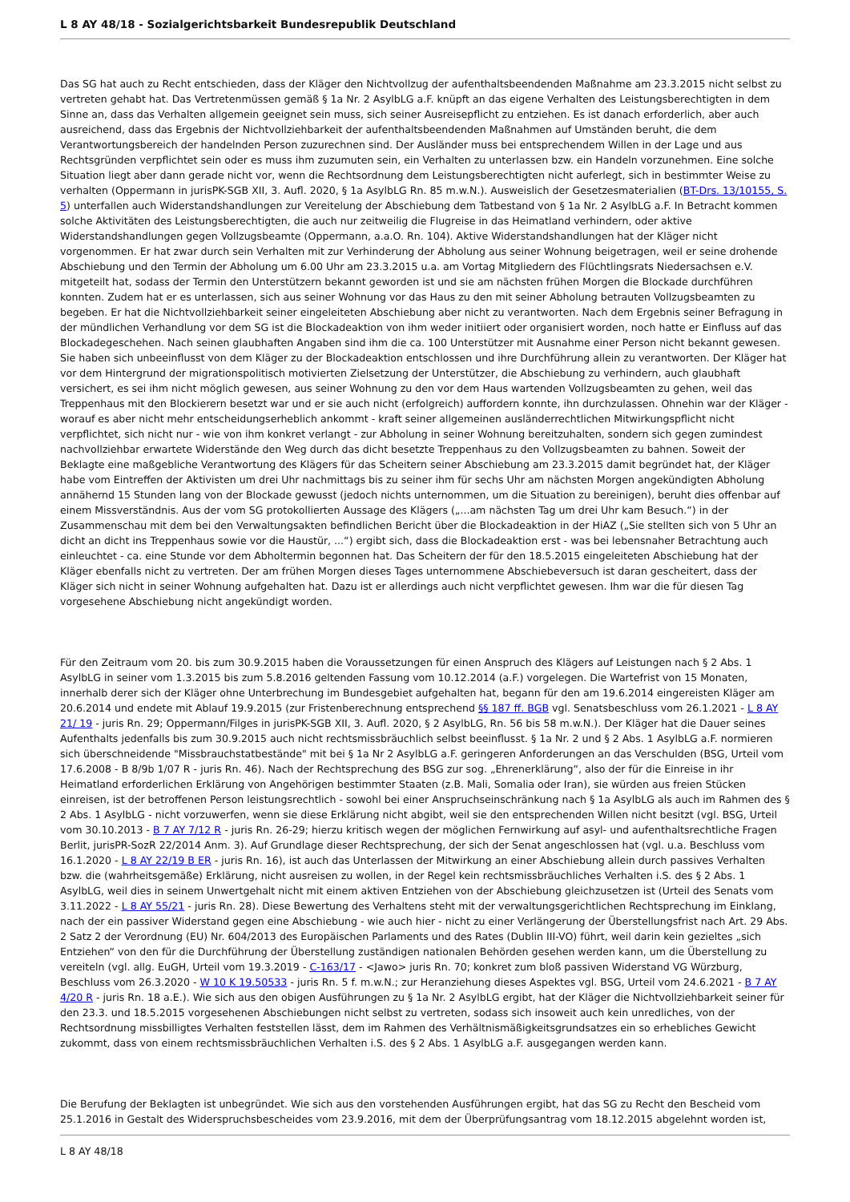L 8 AY 48/18 - Sozialgerichtsbarkeit Bundesrepublik Deutschland
Das SG hat auch zu Recht entschieden, dass der Kläger den Nichtvollzug der aufenthaltsbeendenden Maßnahme am 23.3.2015 nicht selbst zu vertreten gehabt hat. Das Vertretenmüssen gemäß § 1a Nr. 2 AsylbLG a.F. knüpft an das eigene Verhalten des Leistungsberechtigten in dem Sinne an, dass das Verhalten allgemein geeignet sein muss, sich seiner Ausreisepflicht zu entziehen. Es ist danach erforderlich, aber auch ausreichend, dass das Ergebnis der Nichtvollziehbarkeit der aufenthaltsbeendenden Maßnahmen auf Umständen beruht, die dem Verantwortungsbereich der handelnden Person zuzurechnen sind. Der Ausländer muss bei entsprechendem Willen in der Lage und aus Rechtsgründen verpflichtet sein oder es muss ihm zuzumuten sein, ein Verhalten zu unterlassen bzw. ein Handeln vorzunehmen. Eine solche Situation liegt aber dann gerade nicht vor, wenn die Rechtsordnung dem Leistungsberechtigten nicht auferlegt, sich in bestimmter Weise zu verhalten (Oppermann in jurisPK-SGB XII, 3. Aufl. 2020, § 1a AsylbLG Rn. 85 m.w.N.). Ausweislich der Gesetzesmaterialien (BT-Drs. 13/10155, S. 5) unterfallen auch Widerstandshandlungen zur Vereitelung der Abschiebung dem Tatbestand von § 1a Nr. 2 AsylbLG a.F. In Betracht kommen solche Aktivitäten des Leistungsberechtigten, die auch nur zeitweilig die Flugreise in das Heimatland verhindern, oder aktive Widerstandshandlungen gegen Vollzugsbeamte (Oppermann, a.a.O. Rn. 104). Aktive Widerstandshandlungen hat der Kläger nicht vorgenommen. Er hat zwar durch sein Verhalten mit zur Verhinderung der Abholung aus seiner Wohnung beigetragen, weil er seine drohende Abschiebung und den Termin der Abholung um 6.00 Uhr am 23.3.2015 u.a. am Vortag Mitgliedern des Flüchtlingsrats Niedersachsen e.V. mitgeteilt hat, sodass der Termin den Unterstützern bekannt geworden ist und sie am nächsten frühen Morgen die Blockade durchführen konnten. Zudem hat er es unterlassen, sich aus seiner Wohnung vor das Haus zu den mit seiner Abholung betrauten Vollzugsbeamten zu begeben. Er hat die Nichtvollziehbarkeit seiner eingeleiteten Abschiebung aber nicht zu verantworten. Nach dem Ergebnis seiner Befragung in der mündlichen Verhandlung vor dem SG ist die Blockadeaktion von ihm weder initiiert oder organisiert worden, noch hatte er Einfluss auf das Blockadegeschehen. Nach seinen glaubhaften Angaben sind ihm die ca. 100 Unterstützer mit Ausnahme einer Person nicht bekannt gewesen. Sie haben sich unbeeinflusst von dem Kläger zu der Blockadeaktion entschlossen und ihre Durchführung allein zu verantworten. Der Kläger hat vor dem Hintergrund der migrationspolitisch motivierten Zielsetzung der Unterstützer, die Abschiebung zu verhindern, auch glaubhaft versichert, es sei ihm nicht möglich gewesen, aus seiner Wohnung zu den vor dem Haus wartenden Vollzugsbeamten zu gehen, weil das Treppenhaus mit den Blockierern besetzt war und er sie auch nicht (erfolgreich) auffordern konnte, ihn durchzulassen. Ohnehin war der Kläger - worauf es aber nicht mehr entscheidungserheblich ankommt - kraft seiner allgemeinen ausländerrechtlichen Mitwirkungspflicht nicht verpflichtet, sich nicht nur - wie von ihm konkret verlangt - zur Abholung in seiner Wohnung bereitzuhalten, sondern sich gegen zumindest nachvollziehbar erwartete Widerstände den Weg durch das dicht besetzte Treppenhaus zu den Vollzugsbeamten zu bahnen. Soweit der Beklagte eine maßgebliche Verantwortung des Klägers für das Scheitern seiner Abschiebung am 23.3.2015 damit begründet hat, der Kläger habe vom Eintreffen der Aktivisten um drei Uhr nachmittags bis zu seiner ihm für sechs Uhr am nächsten Morgen angekündigten Abholung annähernd 15 Stunden lang von der Blockade gewusst (jedoch nichts unternommen, um die Situation zu bereinigen), beruht dies offenbar auf einem Missverständnis. Aus der vom SG protokollierten Aussage des Klägers („...am nächsten Tag um drei Uhr kam Besuch.“) in der Zusammenschau mit dem bei den Verwaltungsakten befindlichen Bericht über die Blockadeaktion in der HiAZ („Sie stellten sich von 5 Uhr an dicht an dicht ins Treppenhaus sowie vor die Haustür, ...“) ergibt sich, dass die Blockadeaktion erst - was bei lebensnaher Betrachtung auch einleuchtet - ca. eine Stunde vor dem Abholtermin begonnen hat. Das Scheitern der für den 18.5.2015 eingeleiteten Abschiebung hat der Kläger ebenfalls nicht zu vertreten. Der am frühen Morgen dieses Tages unternommene Abschiebeversuch ist daran gescheitert, dass der Kläger sich nicht in seiner Wohnung aufgehalten hat. Dazu ist er allerdings auch nicht verpflichtet gewesen. Ihm war die für diesen Tag vorgesehene Abschiebung nicht angekündigt worden.
Für den Zeitraum vom 20. bis zum 30.9.2015 haben die Voraussetzungen für einen Anspruch des Klägers auf Leistungen nach § 2 Abs. 1 AsylbLG in seiner vom 1.3.2015 bis zum 5.8.2016 geltenden Fassung vom 10.12.2014 (a.F.) vorgelegen. Die Wartefrist von 15 Monaten, innerhalb derer sich der Kläger ohne Unterbrechung im Bundesgebiet aufgehalten hat, begann für den am 19.6.2014 eingereisten Kläger am 20.6.2014 und endete mit Ablauf 19.9.2015 (zur Fristenberechnung entsprechend §§ 187 ff. BGB vgl. Senatsbeschluss vom 26.1.2021 - L 8 AY 21/ 19 - juris Rn. 29; Oppermann/Filges in jurisPK-SGB XII, 3. Aufl. 2020, § 2 AsylbLG, Rn. 56 bis 58 m.w.N.). Der Kläger hat die Dauer seines Aufenthalts jedenfalls bis zum 30.9.2015 auch nicht rechtsmissbräuchlich selbst beeinflusst. § 1a Nr. 2 und § 2 Abs. 1 AsylbLG a.F. normieren sich überschneidende "Missbrauchstatbestände" mit bei § 1a Nr 2 AsylbLG a.F. geringeren Anforderungen an das Verschulden (BSG, Urteil vom 17.6.2008 - B 8/9b 1/07 R - juris Rn. 46). Nach der Rechtsprechung des BSG zur sog. „Ehrenerklärung“, also der für die Einreise in ihr Heimatland erforderlichen Erklärung von Angehörigen bestimmter Staaten (z.B. Mali, Somalia oder Iran), sie würden aus freien Stücken einreisen, ist der betroffenen Person leistungsrechtlich - sowohl bei einer Anspruchseinschränkung nach § 1a AsylbLG als auch im Rahmen des § 2 Abs. 1 AsylbLG - nicht vorzuwerfen, wenn sie diese Erklärung nicht abgibt, weil sie den entsprechenden Willen nicht besitzt (vgl. BSG, Urteil vom 30.10.2013 - B 7 AY 7/12 R - juris Rn. 26-29; hierzu kritisch wegen der möglichen Fernwirkung auf asyl- und aufenthaltsrechtliche Fragen Berlit, jurisPR-SozR 22/2014 Anm. 3). Auf Grundlage dieser Rechtsprechung, der sich der Senat angeschlossen hat (vgl. u.a. Beschluss vom 16.1.2020 - L 8 AY 22/19 B ER - juris Rn. 16), ist auch das Unterlassen der Mitwirkung an einer Abschiebung allein durch passives Verhalten bzw. die (wahrheitsgemäße) Erklärung, nicht ausreisen zu wollen, in der Regel kein rechtsmissbräuchliches Verhalten i.S. des § 2 Abs. 1 AsylbLG, weil dies in seinem Unwertgehalt nicht mit einem aktiven Entziehen von der Abschiebung gleichzusetzen ist (Urteil des Senats vom 3.11.2022 - L 8 AY 55/21 - juris Rn. 28). Diese Bewertung des Verhaltens steht mit der verwaltungsgerichtlichen Rechtsprechung im Einklang, nach der ein passiver Widerstand gegen eine Abschiebung - wie auch hier - nicht zu einer Verlängerung der Überstellungsfrist nach Art. 29 Abs. 2 Satz 2 der Verordnung (EU) Nr. 604/2013 des Europäischen Parlaments und des Rates (Dublin III-VO) führt, weil darin kein gezieltes „sich Entziehen“ von den für die Durchführung der Überstellung zuständigen nationalen Behörden gesehen werden kann, um die Überstellung zu vereiteln (vgl. allg. EuGH, Urteil vom 19.3.2019 - C-163/17 - <Jawo> juris Rn. 70; konkret zum bloß passiven Widerstand VG Würzburg, Beschluss vom 26.3.2020 - W 10 K 19.50533 - juris Rn. 5 f. m.w.N.; zur Heranziehung dieses Aspektes vgl. BSG, Urteil vom 24.6.2021 - B 7 AY 4/20 R - juris Rn. 18 a.E.). Wie sich aus den obigen Ausführungen zu § 1a Nr. 2 AsylbLG ergibt, hat der Kläger die Nichtvollziehbarkeit seiner für den 23.3. und 18.5.2015 vorgesehenen Abschiebungen nicht selbst zu vertreten, sodass sich insoweit auch kein unredliches, von der Rechtsordnung missbilligtes Verhalten feststellen lässt, dem im Rahmen des Verhältnismäßigkeitsgrundsatzes ein so erhebliches Gewicht zukommt, dass von einem rechtsmissbräuchlichen Verhalten i.S. des § 2 Abs. 1 AsylbLG a.F. ausgegangen werden kann.
Die Berufung der Beklagten ist unbegründet. Wie sich aus den vorstehenden Ausführungen ergibt, hat das SG zu Recht den Bescheid vom 25.1.2016 in Gestalt des Widerspruchsbescheides vom 23.9.2016, mit dem der Überprüfungsantrag vom 18.12.2015 abgelehnt worden ist,
L 8 AY 48/18